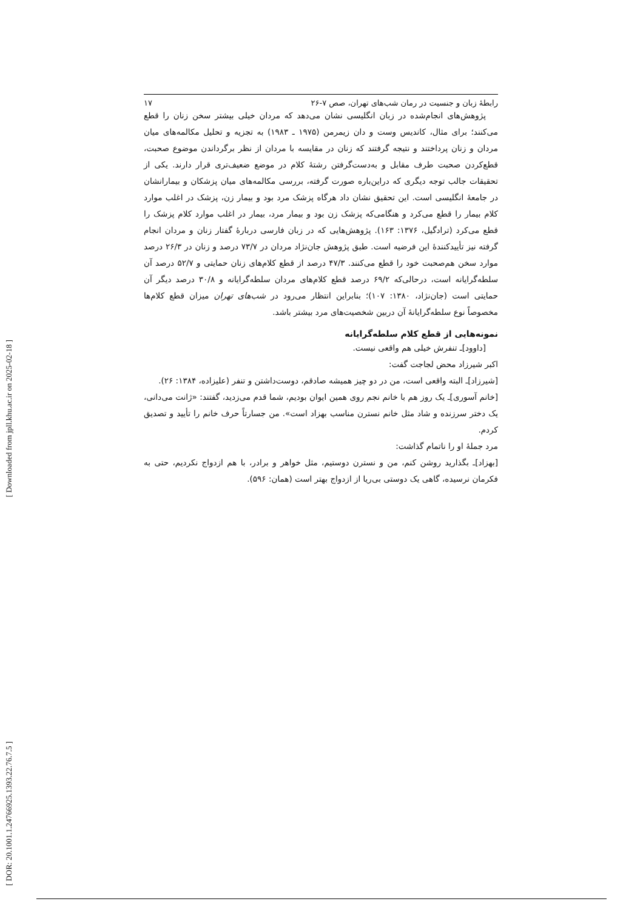[ Downloaded from jpll.khu.ac.ir on 2025-02-18 ]
[ DOR: 20.1001.1.24766925.1393.22.76.7.5 ]
رابطهٔ زبان و جنسیت در رمان شب‌های تهران، صص ۷-۲۶ ۱۷
پژوهش‌های انجام‌شده در زبان انگلیسی نشان می‌دهد که مردان خیلی بیشتر سخن زنان را قطع می‌کنند؛ برای مثال، کاندیس وست و دان زیمرمن (۱۹۷۵ ـ ۱۹۸۳) به تجزیه و تحلیل مکالمه‌های میان مردان و زنان پرداختند و نتیجه گرفتند که زنان در مقایسه با مردان از نظر برگرداندن موضوع صحبت، قطع‌کردن صحبت طرف مقابل و به‌دست‌گرفتن رشتهٔ کلام در موضع ضعیف‌تری قرار دارند. یکی از تحقیقات جالب توجه دیگری که دراین‌باره صورت گرفته، بررسی مکالمه‌های میان پزشکان و بیمارانشان در جامعهٔ انگلیسی است. این تحقیق نشان داد هرگاه پزشک مرد بود و بیمار زن، پزشک در اغلب موارد کلام بیمار را قطع می‌کرد و هنگامی‌که پزشک زن بود و بیمار مرد، بیمار در اغلب موارد کلام پزشک را قطع می‌کرد (ترادگیل، ۱۳۷۶: ۱۶۳). پژوهش‌هایی که در زبان فارسی دربارهٔ گفتار زنان و مردان انجام گرفته نیز تأییدکنندهٔ این فرضیه است. طبق پژوهش جان‌نژاد مردان در ۷۳/۷ درصد و زنان در ۲۶/۳ درصد موارد سخن هم‌صحبت خود را قطع می‌کنند. ۴۷/۳ درصد از قطع کلام‌های زنان حمایتی و ۵۲/۷ درصد آن سلطه‌گرایانه است، درحالی‌که ۶۹/۲ درصد قطع کلام‌های مردان سلطه‌گرایانه و ۳۰/۸ درصد دیگر آن حمایتی است (جان‌نژاد، ۱۳۸۰: ۱۰۷)؛ بنابراین انتظار می‌رود در شب‌های تهران میزان قطع کلام‌ها مخصوصاً نوع سلطه‌گرایانهٔ آن دربین شخصیت‌های مرد بیشتر باشد.
نمونه‌هایی از قطع کلام سلطه‌گرایانه
[داوود]ـ تنفرش خیلی هم واقعی نیست.
اکبر شیرزاد محض لجاجت گفت:
[شیرزاد]ـ البته واقعی است، من در دو چیز همیشه صادقم، دوست‌داشتن و تنفر (علیزاده، ۱۳۸۴: ۲۶).
[خانم آسوری]ـ یک روز هم با خانم نجم روی همین ایوان بودیم، شما قدم می‌زدید، گفتند: «ژانت می‌دانی، یک دختر سرزنده و شاد مثل خانم نسترن مناسب بهزاد است». من جسارتاً حرف خانم را تأیید و تصدیق کردم.
مرد جملهٔ او را ناتمام گذاشت:
[بهزاد]ـ بگذارید روشن کنم، من و نسترن دوستیم، مثل خواهر و برادر، با هم ازدواج نکردیم، حتی به فکرمان نرسیده، گاهی یک دوستی بی‌ریا از ازدواج بهتر است (همان: ۵۹۶).